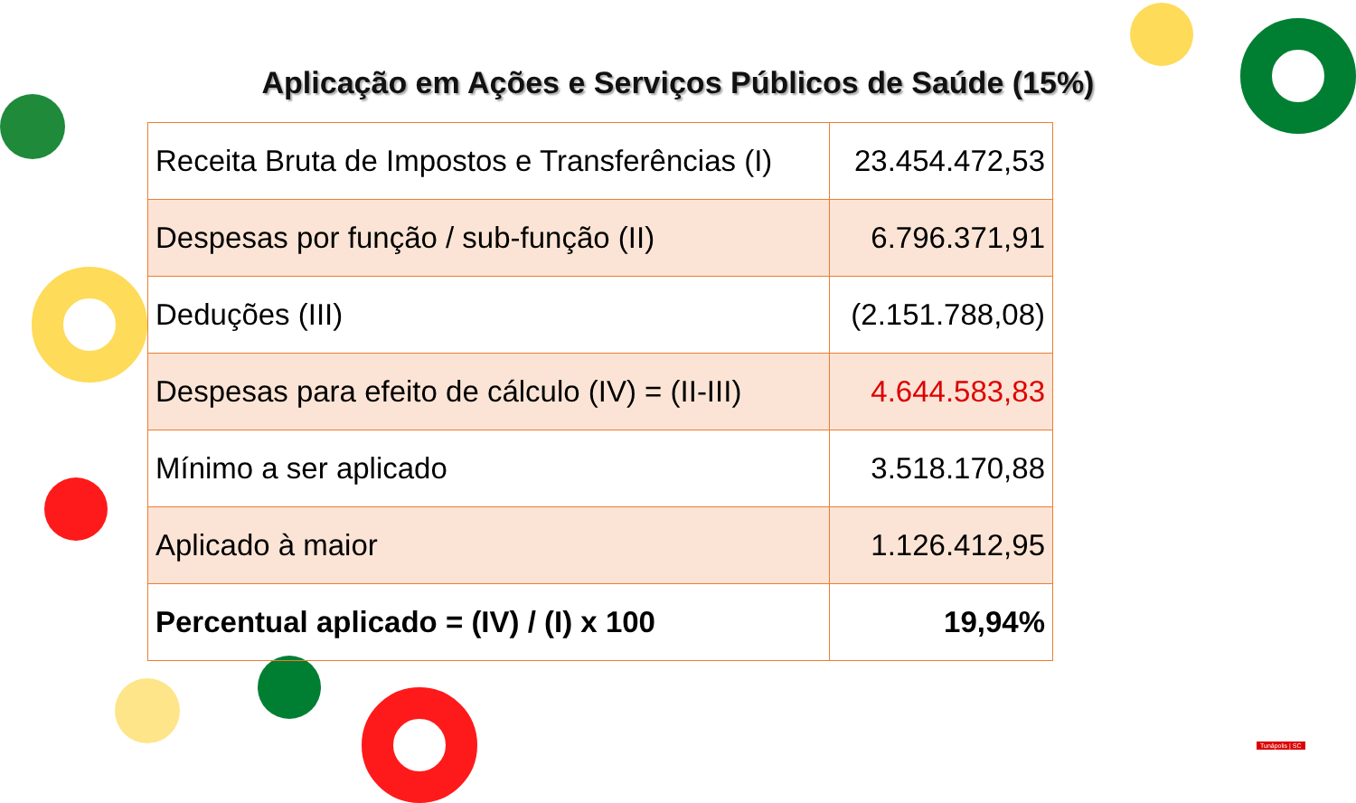Aplicação em Ações e Serviços Públicos de Saúde (15%)
| Receita Bruta de Impostos e Transferências (I) | 23.454.472,53 |
| Despesas por função / sub-função (II) | 6.796.371,91 |
| Deduções (III) | (2.151.788,08) |
| Despesas para efeito de cálculo (IV) = (II-III) | 4.644.583,83 |
| Mínimo a ser aplicado | 3.518.170,88 |
| Aplicado à maior | 1.126.412,95 |
| Percentual aplicado = (IV) / (I) x 100 | 19,94% |
Tunápolis | SC